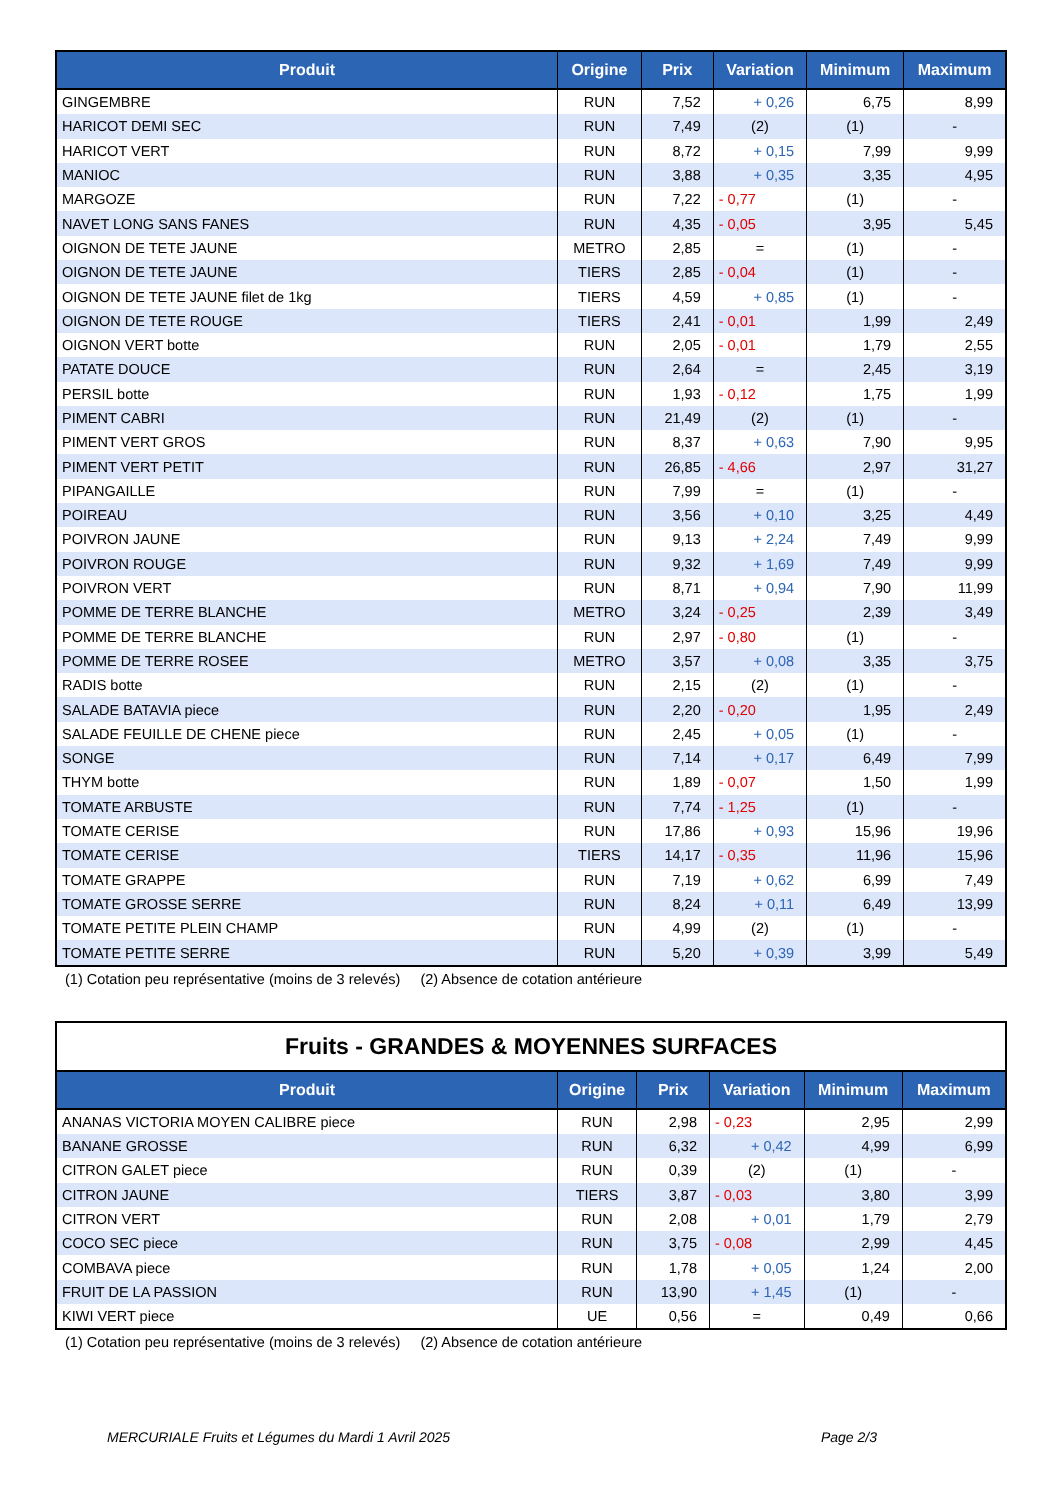| Produit | Origine | Prix | Variation | Minimum | Maximum |
| --- | --- | --- | --- | --- | --- |
| GINGEMBRE | RUN | 7,52 | + 0,26 | 6,75 | 8,99 |
| HARICOT DEMI SEC | RUN | 7,49 | (2) | (1) | - |
| HARICOT VERT | RUN | 8,72 | + 0,15 | 7,99 | 9,99 |
| MANIOC | RUN | 3,88 | + 0,35 | 3,35 | 4,95 |
| MARGOZE | RUN | 7,22 | - 0,77 | (1) | - |
| NAVET LONG SANS FANES | RUN | 4,35 | - 0,05 | 3,95 | 5,45 |
| OIGNON DE TETE JAUNE | METRO | 2,85 | = | (1) | - |
| OIGNON DE TETE JAUNE | TIERS | 2,85 | - 0,04 | (1) | - |
| OIGNON DE TETE JAUNE filet de 1kg | TIERS | 4,59 | + 0,85 | (1) | - |
| OIGNON DE TETE ROUGE | TIERS | 2,41 | - 0,01 | 1,99 | 2,49 |
| OIGNON VERT botte | RUN | 2,05 | - 0,01 | 1,79 | 2,55 |
| PATATE DOUCE | RUN | 2,64 | = | 2,45 | 3,19 |
| PERSIL botte | RUN | 1,93 | - 0,12 | 1,75 | 1,99 |
| PIMENT CABRI | RUN | 21,49 | (2) | (1) | - |
| PIMENT VERT GROS | RUN | 8,37 | + 0,63 | 7,90 | 9,95 |
| PIMENT VERT PETIT | RUN | 26,85 | - 4,66 | 2,97 | 31,27 |
| PIPANGAILLE | RUN | 7,99 | = | (1) | - |
| POIREAU | RUN | 3,56 | + 0,10 | 3,25 | 4,49 |
| POIVRON JAUNE | RUN | 9,13 | + 2,24 | 7,49 | 9,99 |
| POIVRON ROUGE | RUN | 9,32 | + 1,69 | 7,49 | 9,99 |
| POIVRON VERT | RUN | 8,71 | + 0,94 | 7,90 | 11,99 |
| POMME DE TERRE BLANCHE | METRO | 3,24 | - 0,25 | 2,39 | 3,49 |
| POMME DE TERRE BLANCHE | RUN | 2,97 | - 0,80 | (1) | - |
| POMME DE TERRE ROSEE | METRO | 3,57 | + 0,08 | 3,35 | 3,75 |
| RADIS botte | RUN | 2,15 | (2) | (1) | - |
| SALADE BATAVIA piece | RUN | 2,20 | - 0,20 | 1,95 | 2,49 |
| SALADE FEUILLE DE CHENE piece | RUN | 2,45 | + 0,05 | (1) | - |
| SONGE | RUN | 7,14 | + 0,17 | 6,49 | 7,99 |
| THYM botte | RUN | 1,89 | - 0,07 | 1,50 | 1,99 |
| TOMATE ARBUSTE | RUN | 7,74 | - 1,25 | (1) | - |
| TOMATE CERISE | RUN | 17,86 | + 0,93 | 15,96 | 19,96 |
| TOMATE CERISE | TIERS | 14,17 | - 0,35 | 11,96 | 15,96 |
| TOMATE GRAPPE | RUN | 7,19 | + 0,62 | 6,99 | 7,49 |
| TOMATE GROSSE SERRE | RUN | 8,24 | + 0,11 | 6,49 | 13,99 |
| TOMATE PETITE PLEIN CHAMP | RUN | 4,99 | (2) | (1) | - |
| TOMATE PETITE SERRE | RUN | 5,20 | + 0,39 | 3,99 | 5,49 |
(1) Cotation peu représentative (moins de 3 relevés) (2) Absence de cotation antérieure
Fruits - GRANDES & MOYENNES SURFACES
| Produit | Origine | Prix | Variation | Minimum | Maximum |
| --- | --- | --- | --- | --- | --- |
| ANANAS VICTORIA MOYEN CALIBRE piece | RUN | 2,98 | - 0,23 | 2,95 | 2,99 |
| BANANE GROSSE | RUN | 6,32 | + 0,42 | 4,99 | 6,99 |
| CITRON GALET piece | RUN | 0,39 | (2) | (1) | - |
| CITRON JAUNE | TIERS | 3,87 | - 0,03 | 3,80 | 3,99 |
| CITRON VERT | RUN | 2,08 | + 0,01 | 1,79 | 2,79 |
| COCO SEC piece | RUN | 3,75 | - 0,08 | 2,99 | 4,45 |
| COMBAVA piece | RUN | 1,78 | + 0,05 | 1,24 | 2,00 |
| FRUIT DE LA PASSION | RUN | 13,90 | + 1,45 | (1) | - |
| KIWI VERT piece | UE | 0,56 | = | 0,49 | 0,66 |
(1) Cotation peu représentative (moins de 3 relevés) (2) Absence de cotation antérieure
MERCURIALE Fruits et Légumes du Mardi 1 Avril 2025 Page 2/3